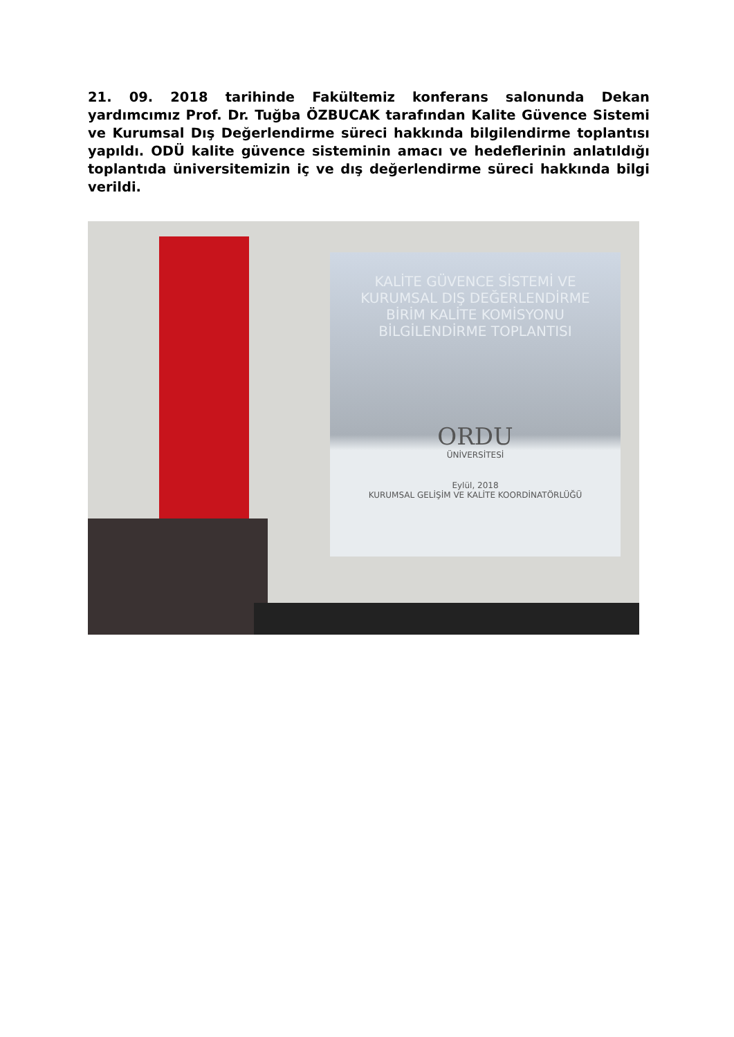21. 09. 2018 tarihinde Fakültemiz konferans salonunda Dekan yardımcımız Prof. Dr. Tuğba ÖZBUCAK tarafından Kalite Güvence Sistemi ve Kurumsal Dış Değerlendirme süreci hakkında bilgilendirme toplantısı yapıldı. ODÜ kalite güvence sisteminin amacı ve hedeflerinin anlatıldığı toplantıda üniversitemizin iç ve dış değerlendirme süreci hakkında bilgi verildi.
KALİTE GÜVENCE SİSTEMİ VE
KURUMSAL DIŞ DEĞERLENDİRME
BİRİM KALİTE KOMİSYONU
BİLGİLENDİRME TOPLANTISI
ORDU
ÜNİVERSİTESİ
Eylül, 2018
KURUMSAL GELİŞİM VE KALİTE KOORDİNATÖRLÜĞÜ